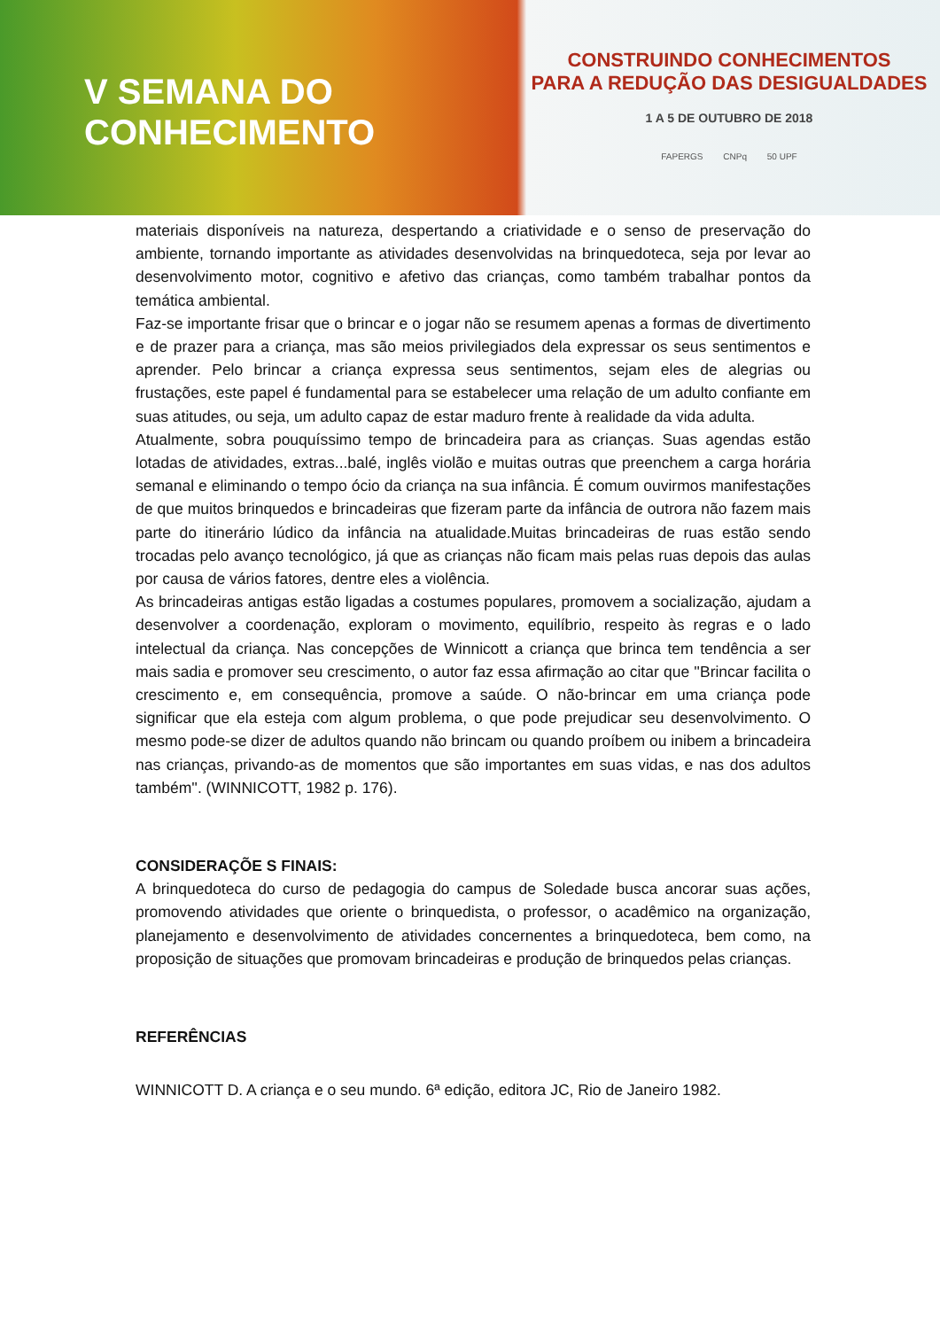V SEMANA DO
CONHECIMENTO
CONSTRUINDO CONHECIMENTOS
PARA A REDUÇÃO DAS DESIGUALDADES
1 A 5 DE OUTUBRO DE 2018
FAPERGS CNPq 50 UPF
materiais disponíveis na natureza, despertando a criatividade e o senso de preservação do ambiente, tornando importante as atividades desenvolvidas na brinquedoteca, seja por levar ao desenvolvimento motor, cognitivo e afetivo das crianças, como também trabalhar pontos da temática ambiental.
Faz-se importante frisar que o brincar e o jogar não se resumem apenas a formas de divertimento e de prazer para a criança, mas são meios privilegiados dela expressar os seus sentimentos e aprender. Pelo brincar a criança expressa seus sentimentos, sejam eles de alegrias ou frustações, este papel é fundamental para se estabelecer uma relação de um adulto confiante em suas atitudes, ou seja, um adulto capaz de estar maduro frente à realidade da vida adulta.
Atualmente, sobra pouquíssimo tempo de brincadeira para as crianças. Suas agendas estão lotadas de atividades, extras...balé, inglês violão e muitas outras que preenchem a carga horária semanal e eliminando o tempo ócio da criança na sua infância. É comum ouvirmos manifestações de que muitos brinquedos e brincadeiras que fizeram parte da infância de outrora não fazem mais parte do itinerário lúdico da infância na atualidade.Muitas brincadeiras de ruas estão sendo trocadas pelo avanço tecnológico, já que as crianças não ficam mais pelas ruas depois das aulas por causa de vários fatores, dentre eles a violência.
As brincadeiras antigas estão ligadas a costumes populares, promovem a socialização, ajudam a desenvolver a coordenação, exploram o movimento, equilíbrio, respeito às regras e o lado intelectual da criança. Nas concepções de Winnicott a criança que brinca tem tendência a ser mais sadia e promover seu crescimento, o autor faz essa afirmação ao citar que ''Brincar facilita o crescimento e, em consequência, promove a saúde. O não-brincar em uma criança pode significar que ela esteja com algum problema, o que pode prejudicar seu desenvolvimento. O mesmo pode-se dizer de adultos quando não brincam ou quando proíbem ou inibem a brincadeira nas crianças, privando-as de momentos que são importantes em suas vidas, e nas dos adultos também''. (WINNICOTT, 1982 p. 176).
CONSIDERAÇÕE S FINAIS:
A brinquedoteca do curso de pedagogia do campus de Soledade busca ancorar suas ações, promovendo atividades que oriente o brinquedista, o professor, o acadêmico na organização, planejamento e desenvolvimento de atividades concernentes a brinquedoteca, bem como, na proposição de situações que promovam brincadeiras e produção de brinquedos pelas crianças.
REFERÊNCIAS
WINNICOTT D. A criança e o seu mundo. 6ª edição, editora JC, Rio de Janeiro 1982.